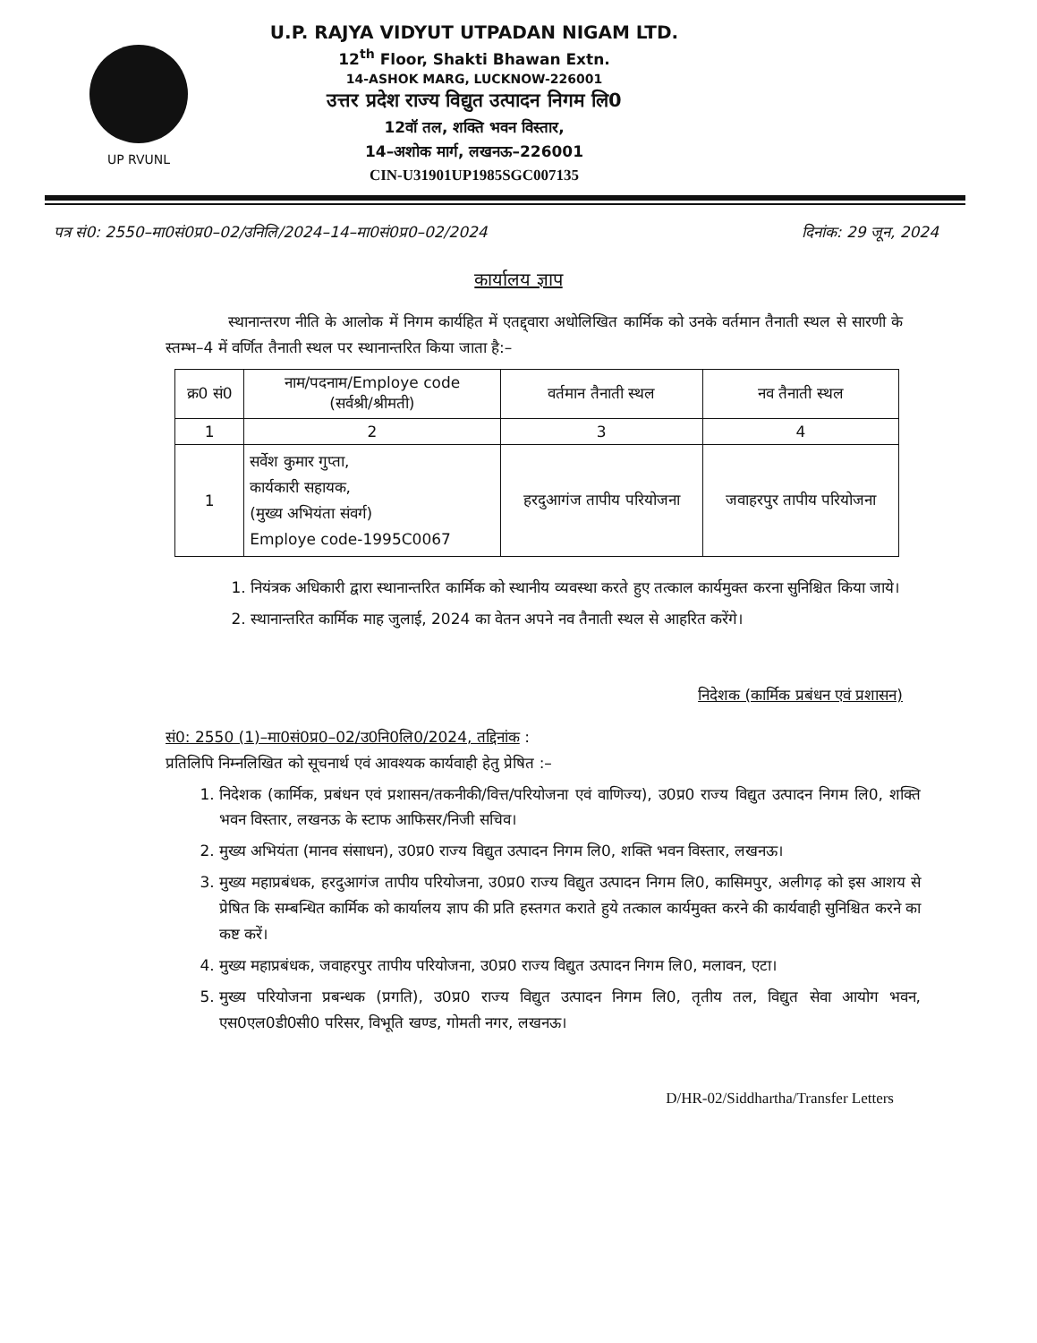UP RVUNL
U.P. RAJYA VIDYUT UTPADAN NIGAM LTD.
12<sup>th</sup> Floor, Shakti Bhawan Extn.
14-ASHOK MARG, LUCKNOW-226001
उत्तर प्रदेश राज्य विद्युत उत्पादन निगम लि0
12वॉ तल, शक्ति भवन विस्तार,
14–अशोक मार्ग, लखनऊ–226001
CIN-U31901UP1985SGC007135
पत्र सं0: 2550–मा0सं0प्र0–02/उनिलि/2024–14–मा0सं0प्र0–02/2024 दिनांक: 29 जून, 2024
कार्यालय ज्ञाप
स्थानान्तरण नीति के आलोक में निगम कार्यहित में एतद्द्वारा अधोलिखित कार्मिक को उनके वर्तमान तैनाती स्थल से सारणी के स्तम्भ–4 में वर्णित तैनाती स्थल पर स्थानान्तरित किया जाता है:–
| क्र0 सं0 | नाम/पदनाम/Employe code (सर्वश्री/श्रीमती) | वर्तमान तैनाती स्थल | नव तैनाती स्थल |
| --- | --- | --- | --- |
| 1 | 2 | 3 | 4 |
| 1 | सर्वेश कुमार गुप्ता, कार्यकारी सहायक, (मुख्य अभियंता संवर्ग) Employe code-1995C0067 | हरदुआगंज तापीय परियोजना | जवाहरपुर तापीय परियोजना |
1. नियंत्रक अधिकारी द्वारा स्थानान्तरित कार्मिक को स्थानीय व्यवस्था करते हुए तत्काल कार्यमुक्त करना सुनिश्चित किया जाये।
2. स्थानान्तरित कार्मिक माह जुलाई, 2024 का वेतन अपने नव तैनाती स्थल से आहरित करेंगे।
निदेशक (कार्मिक प्रबंधन एवं प्रशासन)
सं0: 2550 (1)–मा0सं0प्र0–02/उ0नि0लि0/2024, तद्दिनांक :
प्रतिलिपि निम्नलिखित को सूचनार्थ एवं आवश्यक कार्यवाही हेतु प्रेषित :–
1. निदेशक (कार्मिक, प्रबंधन एवं प्रशासन/तकनीकी/वित्त/परियोजना एवं वाणिज्य), उ0प्र0 राज्य विद्युत उत्पादन निगम लि0, शक्ति भवन विस्तार, लखनऊ के स्टाफ आफिसर/निजी सचिव।
2. मुख्य अभियंता (मानव संसाधन), उ0प्र0 राज्य विद्युत उत्पादन निगम लि0, शक्ति भवन विस्तार, लखनऊ।
3. मुख्य महाप्रबंधक, हरदुआगंज तापीय परियोजना, उ0प्र0 राज्य विद्युत उत्पादन निगम लि0, कासिमपुर, अलीगढ़ को इस आशय से प्रेषित कि सम्बन्धित कार्मिक को कार्यालय ज्ञाप की प्रति हस्तगत कराते हुये तत्काल कार्यमुक्त करने की कार्यवाही सुनिश्चित करने का कष्ट करें।
4. मुख्य महाप्रबंधक, जवाहरपुर तापीय परियोजना, उ0प्र0 राज्य विद्युत उत्पादन निगम लि0, मलावन, एटा।
5. मुख्य परियोजना प्रबन्धक (प्रगति), उ0प्र0 राज्य विद्युत उत्पादन निगम लि0, तृतीय तल, विद्युत सेवा आयोग भवन, एस0एल0डी0सी0 परिसर, विभूति खण्ड, गोमती नगर, लखनऊ।
D/HR-02/Siddhartha/Transfer Letters